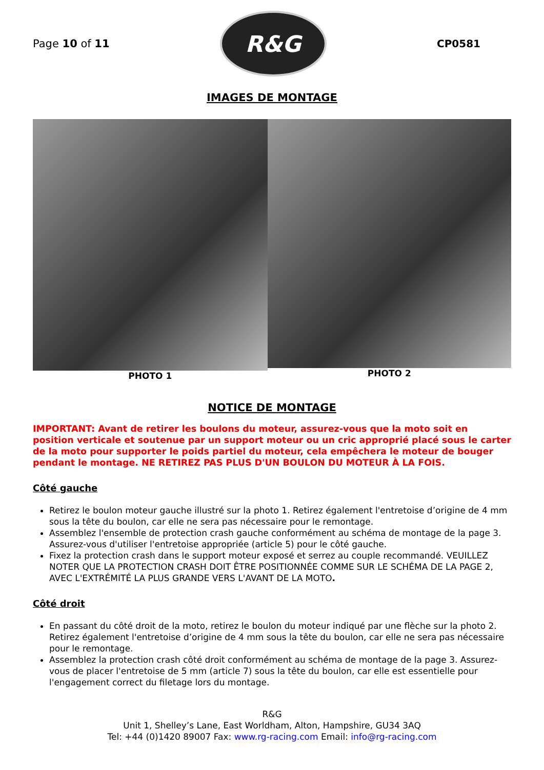Page 10 of 11
R&G
CP0581
IMAGES DE MONTAGE
PHOTO 1 PHOTO 2
NOTICE DE MONTAGE
IMPORTANT: Avant de retirer les boulons du moteur, assurez-vous que la moto soit en position verticale et soutenue par un support moteur ou un cric approprié placé sous le carter de la moto pour supporter le poids partiel du moteur, cela empêchera le moteur de bouger pendant le montage. NE RETIREZ PAS PLUS D'UN BOULON DU MOTEUR À LA FOIS.
Côté gauche
Retirez le boulon moteur gauche illustré sur la photo 1. Retirez également l'entretoise d’origine de 4 mm sous la tête du boulon, car elle ne sera pas nécessaire pour le remontage.
Assemblez l'ensemble de protection crash gauche conformément au schéma de montage de la page 3. Assurez-vous d'utiliser l'entretoise appropriée (article 5) pour le côté gauche.
Fixez la protection crash dans le support moteur exposé et serrez au couple recommandé. VEUILLEZ NOTER QUE LA PROTECTION CRASH DOIT ÊTRE POSITIONNÉE COMME SUR LE SCHÉMA DE LA PAGE 2, AVEC L'EXTRÉMITÉ LA PLUS GRANDE VERS L'AVANT DE LA MOTO.
Côté droit
En passant du côté droit de la moto, retirez le boulon du moteur indiqué par une flèche sur la photo 2. Retirez également l'entretoise d’origine de 4 mm sous la tête du boulon, car elle ne sera pas nécessaire pour le remontage.
Assemblez la protection crash côté droit conformément au schéma de montage de la page 3. Assurez-vous de placer l'entretoise de 5 mm (article 7) sous la tête du boulon, car elle est essentielle pour l'engagement correct du filetage lors du montage.
R&G
Unit 1, Shelley’s Lane, East Worldham, Alton, Hampshire, GU34 3AQ
Tel: +44 (0)1420 89007 Fax: www.rg-racing.com Email: info@rg-racing.com